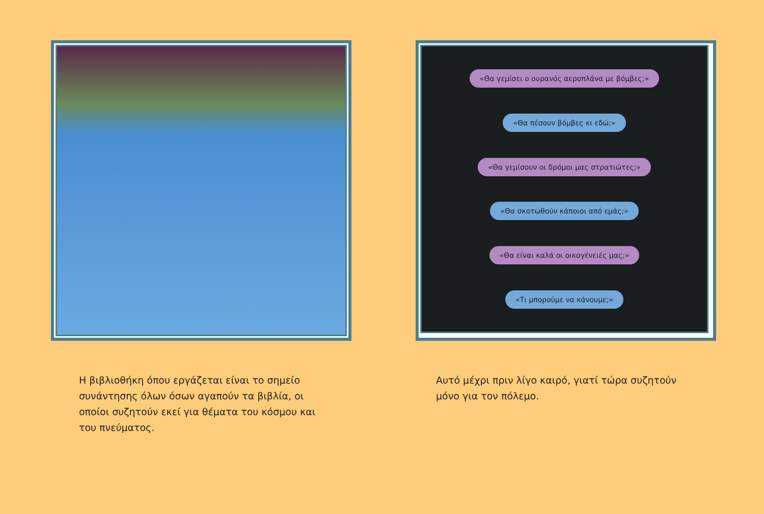Η βιβλιοθήκη όπου εργάζεται είναι το σημείο συνάντησης όλων όσων αγαπούν τα βιβλία, οι οποίοι συζητούν εκεί για θέματα του κόσμου και του πνεύματος.
«Θα γεμίσει ο ουρανός αεροπλάνα με βόμβες;»
«Θα πέσουν βόμβες κι εδώ;»
«Θα γεμίσουν οι δρόμοι μας στρατιώτες;»
«Θα σκοτωθούν κάποιοι από εμάς;»
«Θα είναι καλά οι οικογένειές μας;»
«Τι μπορούμε να κάνουμε;»
Αυτό μέχρι πριν λίγο καιρό, γιατί τώρα συζητούν μόνο για τον πόλεμο.